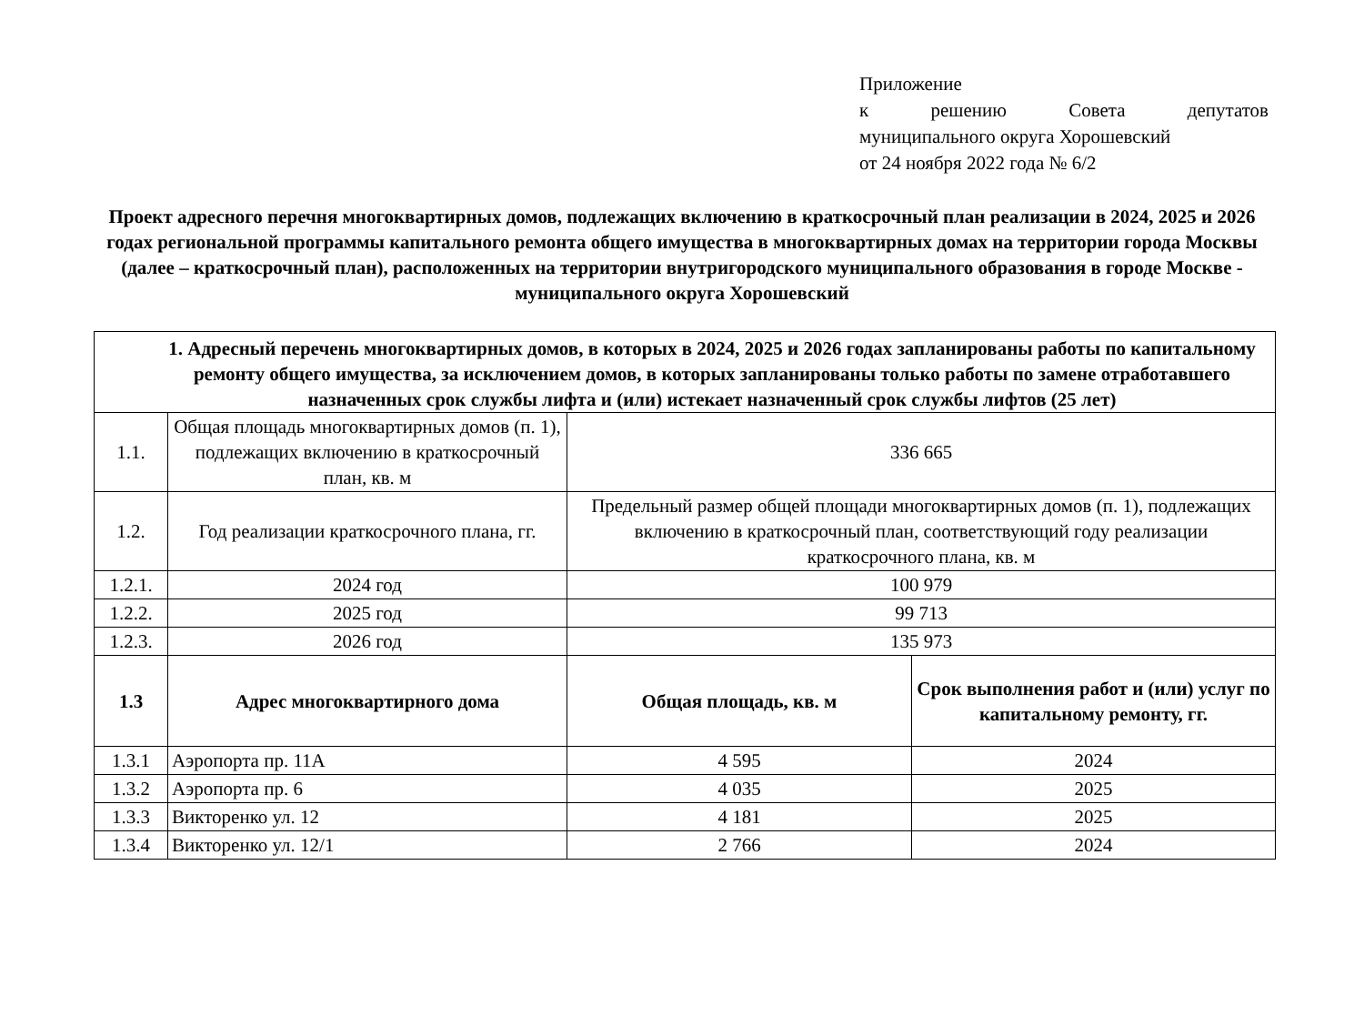Приложение
к решению Совета депутатов
муниципального округа Хорошевский
от 24 ноября 2022 года № 6/2
Проект адресного перечня многоквартирных домов, подлежащих включению в краткосрочный план реализации в 2024, 2025 и 2026 годах региональной программы капитального ремонта общего имущества в многоквартирных домах на территории города Москвы (далее – краткосрочный план), расположенных на территории внутригородского муниципального образования в городе Москве - муниципального округа Хорошевский
| 1. Адресный перечень многоквартирных домов, в которых в 2024, 2025 и 2026 годах запланированы работы по капитальному ремонту общего имущества, за исключением домов, в которых запланированы только работы по замене отработавшего назначенных срок службы лифта и (или) истекает назначенный срок службы лифтов (25 лет) | | | |
| --- | --- | --- | --- |
| 1.1. | Общая площадь многоквартирных домов (п. 1), подлежащих включению в краткосрочный план, кв. м | 336 665 | |
| 1.2. | Год реализации краткосрочного плана, гг. | Предельный размер общей площади многоквартирных домов (п. 1), подлежащих включению в краткосрочный план, соответствующий году реализации краткосрочного плана, кв. м | |
| 1.2.1. | 2024 год | 100 979 | |
| 1.2.2. | 2025 год | 99 713 | |
| 1.2.3. | 2026 год | 135 973 | |
| 1.3 | Адрес многоквартирного дома | Общая площадь, кв. м | Срок выполнения работ и (или) услуг по капитальному ремонту, гг. |
| 1.3.1 | Аэропорта пр. 11А | 4 595 | 2024 |
| 1.3.2 | Аэропорта пр. 6 | 4 035 | 2025 |
| 1.3.3 | Викторенко ул. 12 | 4 181 | 2025 |
| 1.3.4 | Викторенко ул. 12/1 | 2 766 | 2024 |